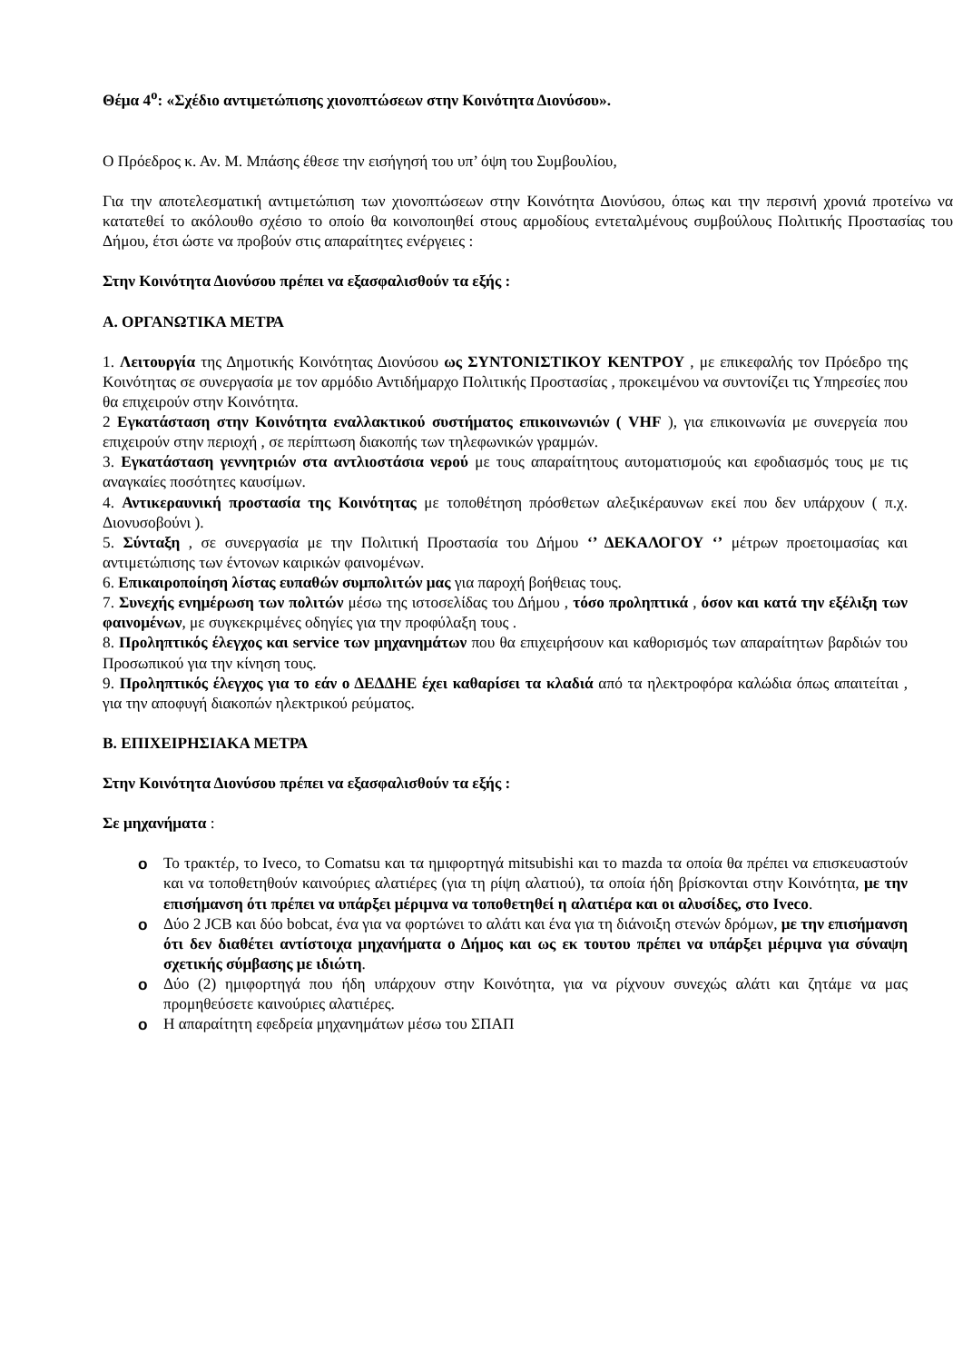Θέμα 4<sup>ο</sup>: «Σχέδιο αντιμετώπισης χιονοπτώσεων στην Κοινότητα Διονύσου».
Ο Πρόεδρος κ. Αν. Μ. Μπάσης έθεσε την εισήγησή του υπ’ όψη του Συμβουλίου,
Για την αποτελεσματική αντιμετώπιση των χιονοπτώσεων στην Κοινότητα Διονύσου, όπως και την περσινή χρονιά προτείνω να κατατεθεί το ακόλουθο σχέσιο το οποίο θα κοινοποιηθεί στους αρμοδίους εντεταλμένους συμβούλους Πολιτικής Προστασίας του Δήμου, έτσι ώστε να προβούν στις απαραίτητες ενέργειες :
Στην Κοινότητα Διονύσου πρέπει να εξασφαλισθούν τα εξής :
Α. ΟΡΓΑΝΩΤΙΚΑ ΜΕΤΡΑ
1. Λειτουργία της Δημοτικής Κοινότητας Διονύσου ως ΣΥΝΤΟΝΙΣΤΙΚΟΥ ΚΕΝΤΡΟΥ , με επικεφαλής τον Πρόεδρο της Κοινότητας σε συνεργασία με τον αρμόδιο Αντιδήμαρχο Πολιτικής Προστασίας , προκειμένου να συντονίζει τις Υπηρεσίες που θα επιχειρούν στην Κοινότητα.
2 Εγκατάσταση στην Κοινότητα εναλλακτικού συστήματος επικοινωνιών ( VHF ), για επικοινωνία με συνεργεία που επιχειρούν στην περιοχή , σε περίπτωση διακοπής των τηλεφωνικών γραμμών.
3. Εγκατάσταση γεννητριών στα αντλιοστάσια νερού με τους απαραίτητους αυτοματισμούς και εφοδιασμός τους με τις αναγκαίες ποσότητες καυσίμων.
4. Αντικεραυνική προστασία της Κοινότητας με τοποθέτηση πρόσθετων αλεξικέραυνων εκεί που δεν υπάρχουν ( π.χ. Διονυσοβούνι ).
5. Σύνταξη , σε συνεργασία με την Πολιτική Προστασία του Δήμου ‘’ ΔΕΚΑΛΟΓΟΥ ‘’ μέτρων προετοιμασίας και αντιμετώπισης των έντονων καιρικών φαινομένων.
6. Επικαιροποίηση λίστας ευπαθών συμπολιτών μας για παροχή βοήθειας τους.
7. Συνεχής ενημέρωση των πολιτών μέσω της ιστοσελίδας του Δήμου , τόσο προληπτικά , όσον και κατά την εξέλιξη των φαινομένων, με συγκεκριμένες οδηγίες για την προφύλαξη τους .
8. Προληπτικός έλεγχος και service των μηχανημάτων που θα επιχειρήσουν και καθορισμός των απαραίτητων βαρδιών του Προσωπικού για την κίνηση τους.
9. Προληπτικός έλεγχος για το εάν ο ΔΕΔΔΗΕ έχει καθαρίσει τα κλαδιά από τα ηλεκτροφόρα καλώδια όπως απαιτείται , για την αποφυγή διακοπών ηλεκτρικού ρεύματος.
Β. ΕΠΙΧΕΙΡΗΣΙΑΚΑ ΜΕΤΡΑ
Στην Κοινότητα Διονύσου πρέπει να εξασφαλισθούν τα εξής :
Σε μηχανήματα :
o Το τρακτέρ, το Iveco, το Comatsu και τα ημιφορτηγά mitsubishi και το mazda τα οποία θα πρέπει να επισκευαστούν και να τοποθετηθούν καινούριες αλατιέρες (για τη ρίψη αλατιού), τα οποία ήδη βρίσκονται στην Κοινότητα, με την επισήμανση ότι πρέπει να υπάρξει μέριμνα να τοποθετηθεί η αλατιέρα και οι αλυσίδες, στο Iveco.
o Δύο 2 JCB και δύο bobcat, ένα για να φορτώνει το αλάτι και ένα για τη διάνοιξη στενών δρόμων, με την επισήμανση ότι δεν διαθέτει αντίστοιχα μηχανήματα ο Δήμος και ως εκ τουτου πρέπει να υπάρξει μέριμνα για σύναψη σχετικής σύμβασης με ιδιώτη.
o Δύο (2) ημιφορτηγά που ήδη υπάρχουν στην Κοινότητα, για να ρίχνουν συνεχώς αλάτι και ζητάμε να μας προμηθεύσετε καινούριες αλατιέρες.
o Η απαραίτητη εφεδρεία μηχανημάτων μέσω του ΣΠΑΠ